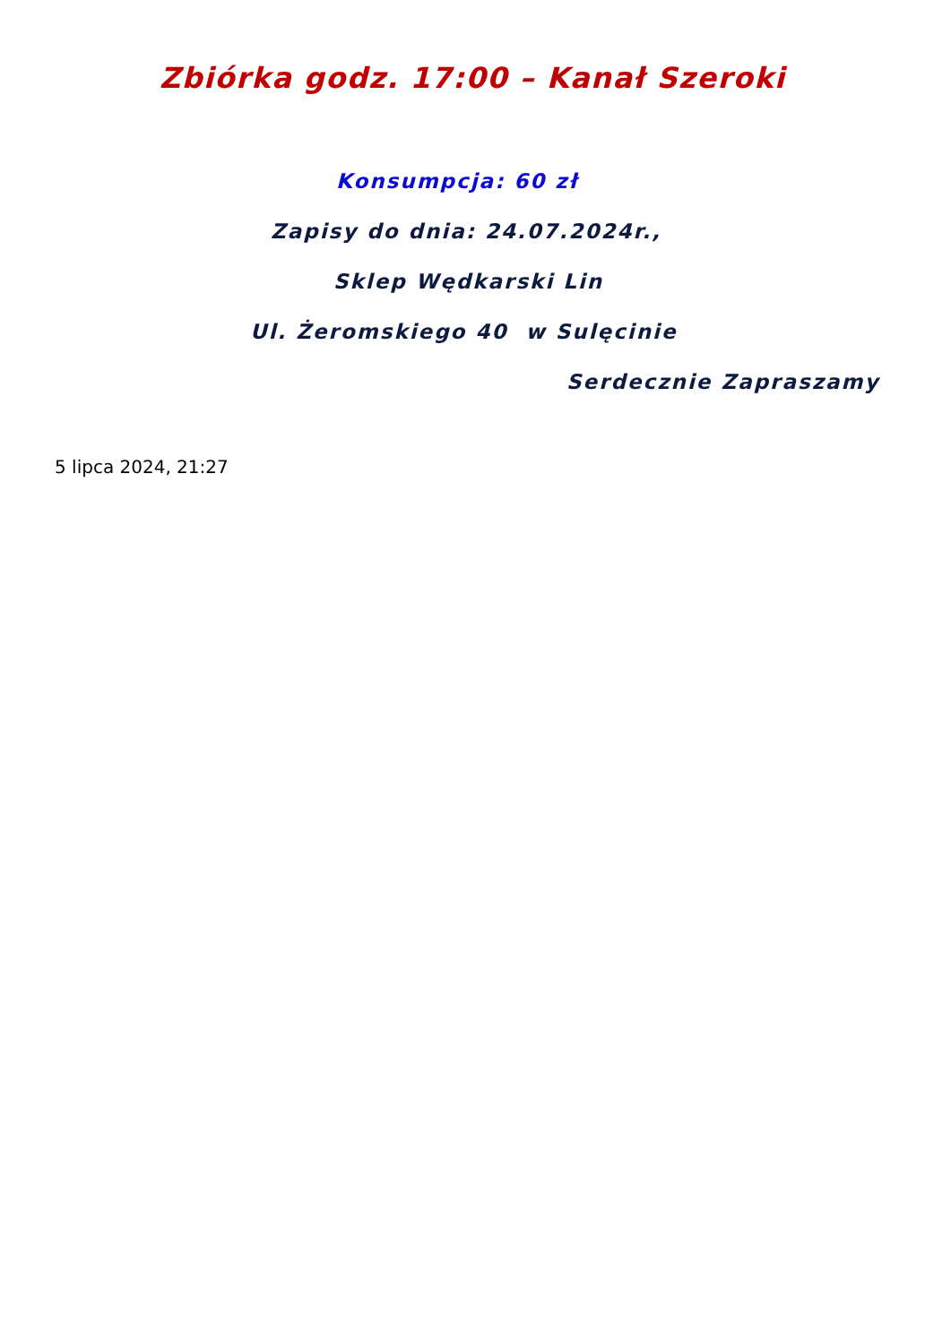Zbiórka godz. 17:00 – Kanał Szeroki
Konsumpcja: 60 zł
Zapisy do dnia: 24.07.2024r.,
Sklep Wędkarski Lin
Ul. Żeromskiego 40 w Sulęcinie
Serdecznie Zapraszamy
5 lipca 2024, 21:27